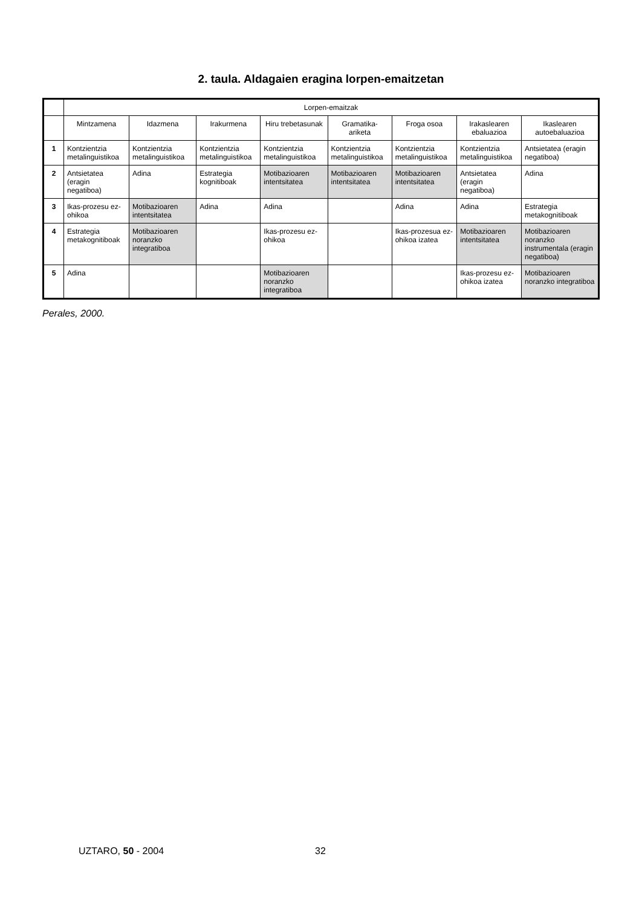2. taula. Aldagaien eragina lorpen-emaitzetan
| | Lorpen-emaitzak | | | | | | | |
| --- | --- | --- | --- | --- | --- | --- | --- | --- |
| | Mintzamena | Idazmena | Irakurmena | Hiru trebetasunak | Gramatika-ariketa | Froga osoa | Irakaslearen ebaluazioa | Ikaslearen autoebaluazioa |
| 1 | Kontzientzia metalinguistikoa | Kontzientzia metalinguistikoa | Kontzientzia metalinguistikoa | Kontzientzia metalinguistikoa | Kontzientzia metalinguistikoa | Kontzientzia metalinguistikoa | Kontzientzia metalinguistikoa | Antsietatea (eragin negatiboa) |
| 2 | Antsietatea (eragin negatiboa) | Adina | Estrategia kognitiboak | Motibazioaren intentsitatea | Motibazioaren intentsitatea | Motibazioaren intentsitatea | Antsietatea (eragin negatiboa) | Adina |
| 3 | Ikas-prozesu ez-ohikoa | Motibazioaren intentsitatea | Adina | Adina | | Adina | Adina | Estrategia metakognitiboak |
| 4 | Estrategia metakognitiboak | Motibazioaren noranzko integratiboa | | Ikas-prozesu ez-ohikoa | | Ikas-prozesua ez-ohikoa izatea | Motibazioaren intentsitatea | Motibazioaren noranzko instrumentala (eragin negatiboa) |
| 5 | Adina | | | Motibazioaren noranzko integratiboa | | | Ikas-prozesu ez-ohikoa izatea | Motibazioaren noranzko integratiboa |
Perales, 2000.
UZTARO, 50 - 2004 32